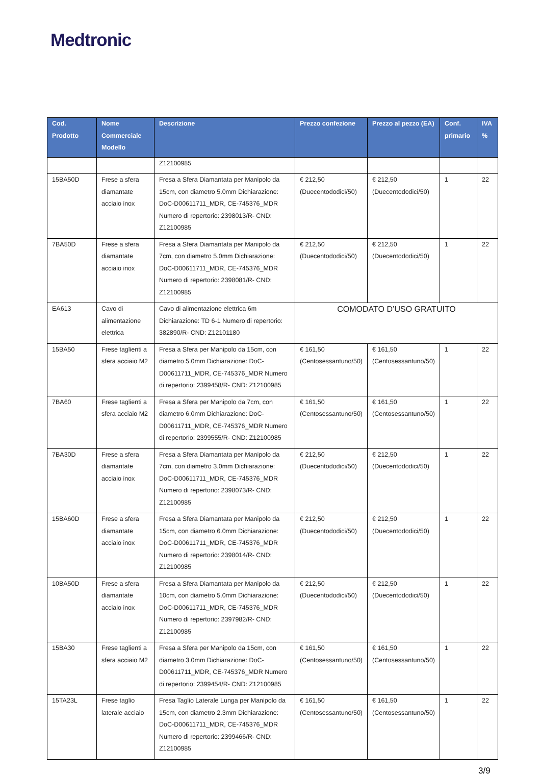Medtronic
| Cod. Prodotto | Nome Commerciale Modello | Descrizione | Prezzo confezione | Prezzo al pezzo (EA) | Conf. primario | IVA % |
| --- | --- | --- | --- | --- | --- | --- |
| | | Z12100985 | | | | |
| 15BA50D | Frese a sfera diamantate acciaio inox | Fresa a Sfera Diamantata per Manipolo da 15cm, con diametro 5.0mm Dichiarazione: DoC-D00611711_MDR, CE-745376_MDR Numero di repertorio: 2398013/R- CND: Z12100985 | € 212,50 (Duecentododici/50) | € 212,50 (Duecentododici/50) | 1 | 22 |
| 7BA50D | Frese a sfera diamantate acciaio inox | Fresa a Sfera Diamantata per Manipolo da 7cm, con diametro 5.0mm Dichiarazione: DoC-D00611711_MDR, CE-745376_MDR Numero di repertorio: 2398081/R- CND: Z12100985 | € 212,50 (Duecentododici/50) | € 212,50 (Duecentododici/50) | 1 | 22 |
| EA613 | Cavo di alimentazione elettrica | Cavo di alimentazione elettrica 6m Dichiarazione: TD 6-1 Numero di repertorio: 382890/R- CND: Z12101180 | COMODATO D’USO GRATUITO | | | |
| 15BA50 | Frese taglienti a sfera acciaio M2 | Fresa a Sfera per Manipolo da 15cm, con diametro 5.0mm Dichiarazione: DoC-D00611711_MDR, CE-745376_MDR Numero di repertorio: 2399458/R- CND: Z12100985 | € 161,50 (Centosessantuno/50) | € 161,50 (Centosessantuno/50) | 1 | 22 |
| 7BA60 | Frese taglienti a sfera acciaio M2 | Fresa a Sfera per Manipolo da 7cm, con diametro 6.0mm Dichiarazione: DoC-D00611711_MDR, CE-745376_MDR Numero di repertorio: 2399555/R- CND: Z12100985 | € 161,50 (Centosessantuno/50) | € 161,50 (Centosessantuno/50) | 1 | 22 |
| 7BA30D | Frese a sfera diamantate acciaio inox | Fresa a Sfera Diamantata per Manipolo da 7cm, con diametro 3.0mm Dichiarazione: DoC-D00611711_MDR, CE-745376_MDR Numero di repertorio: 2398073/R- CND: Z12100985 | € 212,50 (Duecentododici/50) | € 212,50 (Duecentododici/50) | 1 | 22 |
| 15BA60D | Frese a sfera diamantate acciaio inox | Fresa a Sfera Diamantata per Manipolo da 15cm, con diametro 6.0mm Dichiarazione: DoC-D00611711_MDR, CE-745376_MDR Numero di repertorio: 2398014/R- CND: Z12100985 | € 212,50 (Duecentododici/50) | € 212,50 (Duecentododici/50) | 1 | 22 |
| 10BA50D | Frese a sfera diamantate acciaio inox | Fresa a Sfera Diamantata per Manipolo da 10cm, con diametro 5.0mm Dichiarazione: DoC-D00611711_MDR, CE-745376_MDR Numero di repertorio: 2397982/R- CND: Z12100985 | € 212,50 (Duecentododici/50) | € 212,50 (Duecentododici/50) | 1 | 22 |
| 15BA30 | Frese taglienti a sfera acciaio M2 | Fresa a Sfera per Manipolo da 15cm, con diametro 3.0mm Dichiarazione: DoC-D00611711_MDR, CE-745376_MDR Numero di repertorio: 2399454/R- CND: Z12100985 | € 161,50 (Centosessantuno/50) | € 161,50 (Centosessantuno/50) | 1 | 22 |
| 15TA23L | Frese taglio laterale acciaio | Fresa Taglio Laterale Lunga per Manipolo da 15cm, con diametro 2.3mm Dichiarazione: DoC-D00611711_MDR, CE-745376_MDR Numero di repertorio: 2399466/R- CND: Z12100985 | € 161,50 (Centosessantuno/50) | € 161,50 (Centosessantuno/50) | 1 | 22 |
3/9